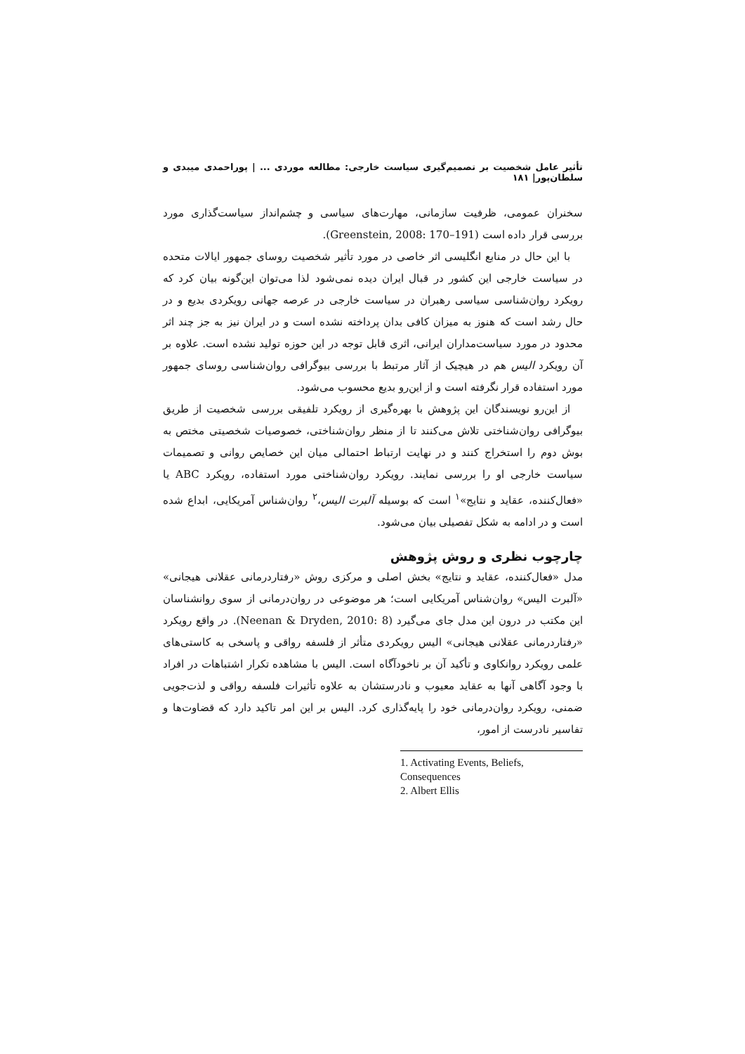تأثیر عامل شخصیت بر تصمیم‌گیری سیاست خارجی: مطالعه موردی ... | پوراحمدی میبدی و سلطان‌پور| ۱۸۱
سخنران عمومی، ظرفیت سازمانی، مهارت‌های سیاسی و چشم‌انداز سیاست‌گذاری مورد بررسی قرار داده است (Greenstein, 2008: 170–191).
با این حال در منابع انگلیسی اثر خاصی در مورد تأثیر شخصیت روسای جمهور ایالات متحده در سیاست خارجی این کشور در قبال ایران دیده نمی‌شود لذا می‌توان این‌گونه بیان کرد که رویکرد روان‌شناسی سیاسی رهبران در سیاست خارجی در عرصه جهانی رویکردی بدیع و در حال رشد است که هنوز به میزان کافی بدان پرداخته نشده است و در ایران نیز به جز چند اثر محدود در مورد سیاست‌مداران ایرانی، اثری قابل توجه در این حوزه تولید نشده است. علاوه بر آن رویکرد الیس هم در هیچیک از آثار مرتبط با بررسی بیوگرافی روان‌شناسی روسای جمهور مورد استفاده قرار نگرفته است و از این‌رو بدیع محسوب می‌شود.
از این‌رو نویسندگان این پژوهش با بهره‌گیری از رویکرد تلفیقی بررسی شخصیت از طریق بیوگرافی روان‌شناختی تلاش می‌کنند تا از منظر روان‌شناختی، خصوصیات شخصیتی مختص به بوش دوم را استخراج کنند و در نهایت ارتباط احتمالی میان این خصایص روانی و تصمیمات سیاست خارجی او را بررسی نمایند. رویکرد روان‌شناختی مورد استفاده، رویکرد ABC یا «فعال‌کننده، عقاید و نتایج»<sup>۱</sup> است که بوسیله آلبرت الیس،<sup>۲</sup> روان‌شناس آمریکایی، ابداع شده است و در ادامه به شکل تفصیلی بیان می‌شود.
چارچوب نظری و روش پژوهش
مدل «فعال‌کننده، عقاید و نتایج» بخش اصلی و مرکزی روش «رفتاردرمانی عقلانی هیجانی» «آلبرت الیس» روان‌شناس آمریکایی است؛ هر موضوعی در روان‌درمانی از سوی روانشناسان این مکتب در درون این مدل جای می‌گیرد (Neenan & Dryden, 2010: 8). در واقع رویکرد «رفتاردرمانی عقلانی هیجانی» الیس رویکردی متأثر از فلسفه رواقی و پاسخی به کاستی‌های علمی رویکرد روانکاوی و تأکید آن بر ناخودآگاه است. الیس با مشاهده تکرار اشتباهات در افراد با وجود آگاهی آنها به عقاید معیوب و نادرستشان به علاوه تأثیرات فلسفه رواقی و لذت‌جویی ضمنی، رویکرد روان‌درمانی خود را پایه‌گذاری کرد. الیس بر این امر تاکید دارد که قضاوت‌ها و تفاسیر نادرست از امور،
1. Activating Events, Beliefs, Consequences
2. Albert Ellis